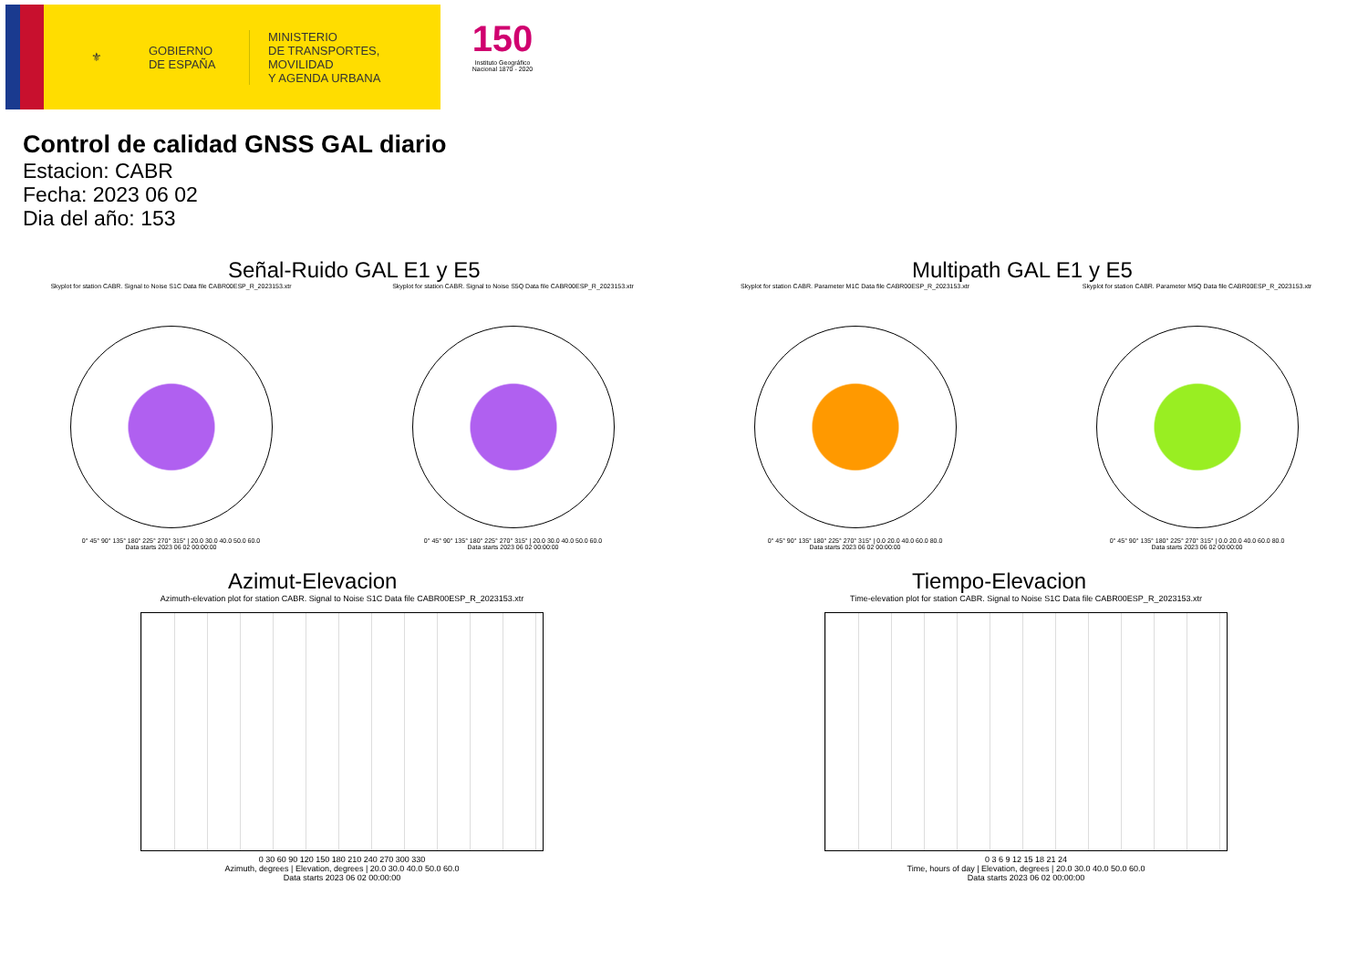⚜
GOBIERNO
DE ESPAÑA
MINISTERIO
DE TRANSPORTES, MOVILIDAD
Y AGENDA URBANA
150
Instituto Geográfico Nacional 1870 - 2020
Control de calidad GNSS GAL diario
Estacion: CABR
Fecha: 2023 06 02
Dia del año: 153
Señal-Ruido GAL E1 y E5
Skyplot for station CABR. Signal to Noise S1C Data file CABR00ESP_R_2023153.xtr
0° 45° 90° 135° 180° 225° 270° 315° | 20.0 30.0 40.0 50.0 60.0
Data starts 2023 06 02 00:00:00
Skyplot for station CABR. Signal to Noise S5Q Data file CABR00ESP_R_2023153.xtr
0° 45° 90° 135° 180° 225° 270° 315° | 20.0 30.0 40.0 50.0 60.0
Data starts 2023 06 02 00:00:00
Multipath GAL E1 y E5
Skyplot for station CABR. Parameter M1C Data file CABR00ESP_R_2023153.xtr
0° 45° 90° 135° 180° 225° 270° 315° | 0.0 20.0 40.0 60.0 80.0
Data starts 2023 06 02 00:00:00
Skyplot for station CABR. Parameter M5Q Data file CABR00ESP_R_2023153.xtr
0° 45° 90° 135° 180° 225° 270° 315° | 0.0 20.0 40.0 60.0 80.0
Data starts 2023 06 02 00:00:00
Azimut-Elevacion
Azimuth-elevation plot for station CABR. Signal to Noise S1C Data file CABR00ESP_R_2023153.xtr
0 30 60 90 120 150 180 210 240 270 300 330
Azimuth, degrees | Elevation, degrees | 20.0 30.0 40.0 50.0 60.0
Data starts 2023 06 02 00:00:00
Tiempo-Elevacion
Time-elevation plot for station CABR. Signal to Noise S1C Data file CABR00ESP_R_2023153.xtr
0 3 6 9 12 15 18 21 24
Time, hours of day | Elevation, degrees | 20.0 30.0 40.0 50.0 60.0
Data starts 2023 06 02 00:00:00